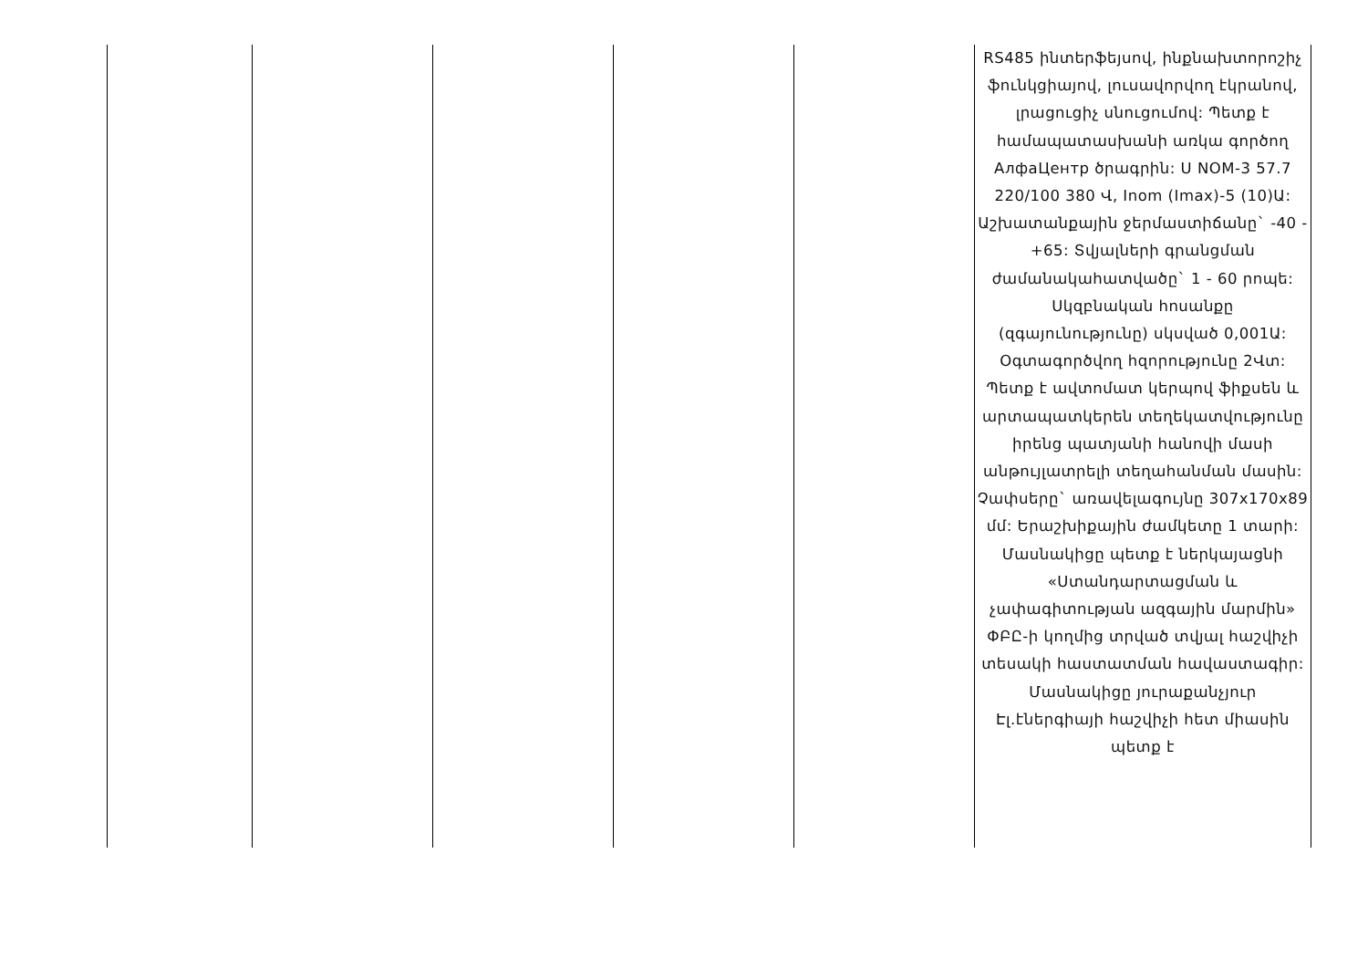| | | | | | RS485 ինտերֆեյսով, ինքնախտորոշիչ ֆունկցիայով, լուսավորվող էկրանով, լրացուցիչ սնուցումով: Պետք է համապատասխանի առկա գործող АлфаЦентр ծրագրին: U NOM-3 57.7 220/100 380 Վ, Inom (Imax)-5 (10)Ա: Աշխատանքային ջերմաստիճանը` -40 - +65: Տվյալների գրանցման ժամանակահատվածը` 1 - 60 րոպե: Սկզբնական հոսանքը (զգայունությունը) սկսված 0,001Ա: Օգտագործվող հզորությունը 2Վտ: Պետք է ավտոմատ կերպով ֆիքսեն և արտապատկերեն տեղեկատվությունը իրենց պատյանի հանովի մասի անթույլատրելի տեղահանման մասին: Չափսերը` առավելագույնը 307x170x89 մմ: Երաշխիքային ժամկետը 1 տարի: Մասնակիցը պետք է ներկայացնի «Ստանդարտացման և չափագիտության ազգային մարմին» ՓԲԸ-ի կողմից տրված տվյալ հաշվիչի տեսակի հաստատման հավաստագիր: Մասնակիցը յուրաքանչյուր Էլ.էներգիայի հաշվիչի հետ միասին պետք է |